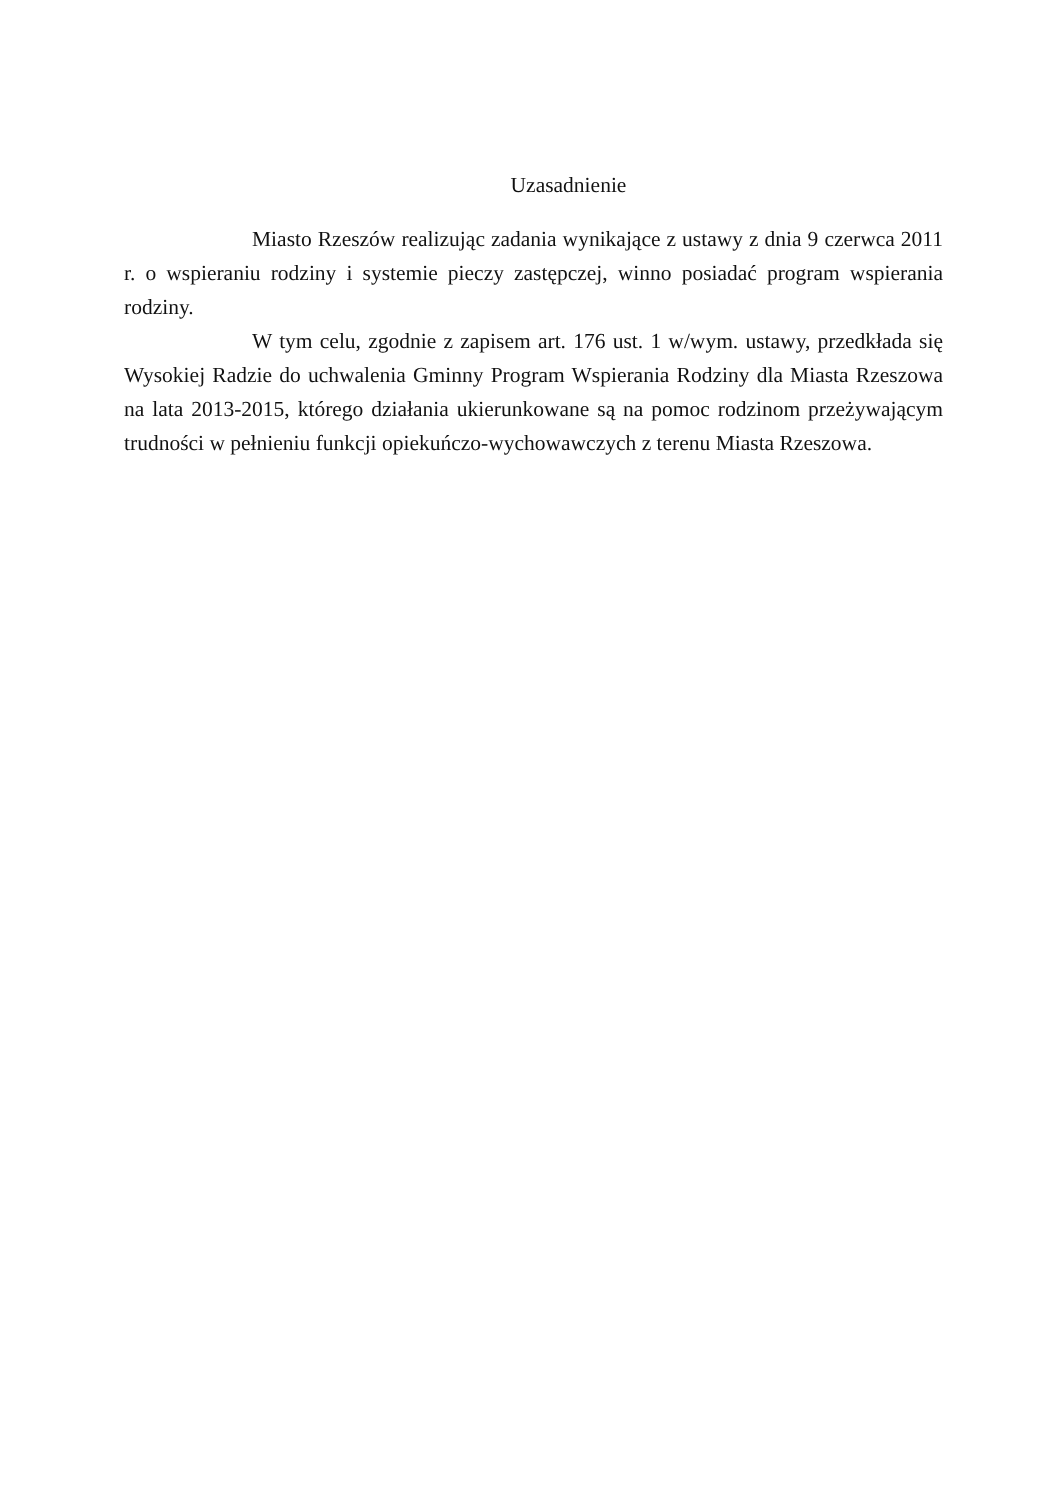Uzasadnienie
Miasto Rzeszów realizując zadania wynikające z ustawy z dnia 9 czerwca 2011 r. o wspieraniu rodziny i systemie pieczy zastępczej, winno posiadać program wspierania rodziny.
W tym celu, zgodnie z zapisem art. 176 ust. 1 w/wym. ustawy, przedkłada się Wysokiej Radzie do uchwalenia Gminny Program Wspierania Rodziny dla Miasta Rzeszowa na lata 2013-2015, którego działania ukierunkowane są na pomoc rodzinom przeżywającym trudności w pełnieniu funkcji opiekuńczo-wychowawczych z terenu Miasta Rzeszowa.